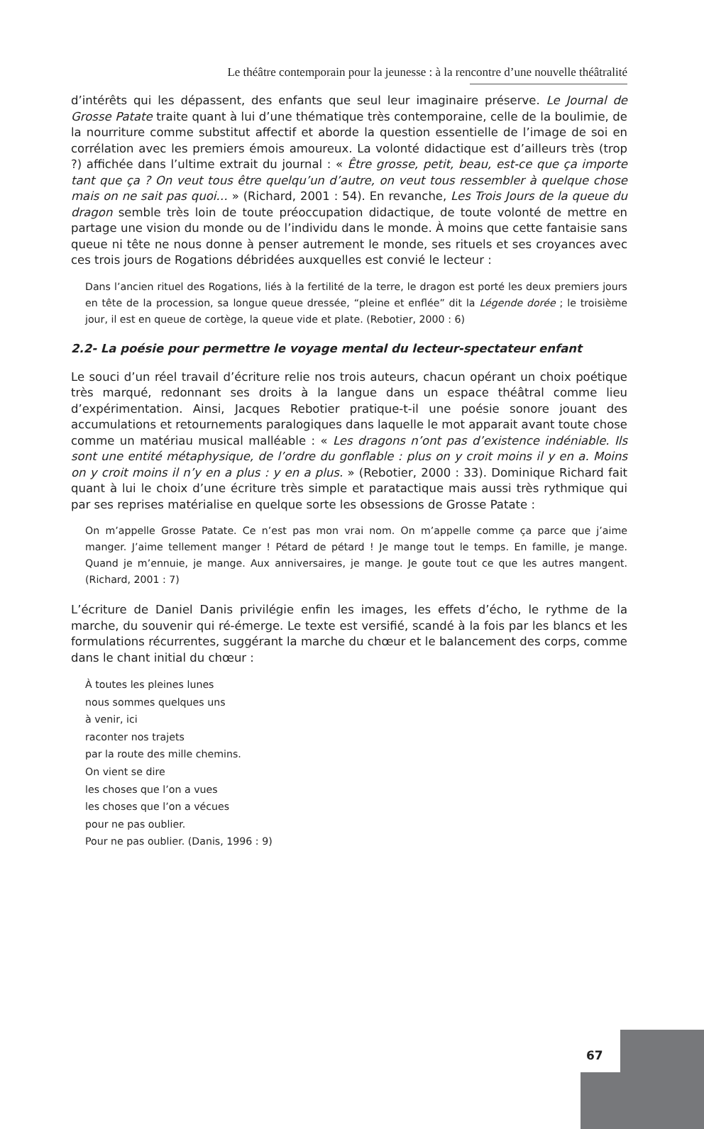Le théâtre contemporain pour la jeunesse : à la rencontre d’une nouvelle théâtralité
d’intérêts qui les dépassent, des enfants que seul leur imaginaire préserve. Le Journal de Grosse Patate traite quant à lui d’une thématique très contemporaine, celle de la boulimie, de la nourriture comme substitut affectif et aborde la question essentielle de l’image de soi en corrélation avec les premiers émois amoureux. La volonté didactique est d’ailleurs très (trop ?) affichée dans l’ultime extrait du journal : « Être grosse, petit, beau, est-ce que ça importe tant que ça ? On veut tous être quelqu’un d’autre, on veut tous ressembler à quelque chose mais on ne sait pas quoi… » (Richard, 2001 : 54). En revanche, Les Trois Jours de la queue du dragon semble très loin de toute préoccupation didactique, de toute volonté de mettre en partage une vision du monde ou de l’individu dans le monde. À moins que cette fantaisie sans queue ni tête ne nous donne à penser autrement le monde, ses rituels et ses croyances avec ces trois jours de Rogations débridées auxquelles est convié le lecteur :
Dans l’ancien rituel des Rogations, liés à la fertilité de la terre, le dragon est porté les deux premiers jours en tête de la procession, sa longue queue dressée, “pleine et enflée” dit la Légende dorée ; le troisième jour, il est en queue de cortège, la queue vide et plate. (Rebotier, 2000 : 6)
2.2- La poésie pour permettre le voyage mental du lecteur-spectateur enfant
Le souci d’un réel travail d’écriture relie nos trois auteurs, chacun opérant un choix poétique très marqué, redonnant ses droits à la langue dans un espace théâtral comme lieu d’expérimentation. Ainsi, Jacques Rebotier pratique-t-il une poésie sonore jouant des accumulations et retournements paralogiques dans laquelle le mot apparait avant toute chose comme un matériau musical malléable : « Les dragons n’ont pas d’existence indéniable. Ils sont une entité métaphysique, de l’ordre du gonflable : plus on y croit moins il y en a. Moins on y croit moins il n’y en a plus : y en a plus. » (Rebotier, 2000 : 33). Dominique Richard fait quant à lui le choix d’une écriture très simple et paratactique mais aussi très rythmique qui par ses reprises matérialise en quelque sorte les obsessions de Grosse Patate :
On m’appelle Grosse Patate. Ce n’est pas mon vrai nom. On m’appelle comme ça parce que j’aime manger. J’aime tellement manger ! Pétard de pétard ! Je mange tout le temps. En famille, je mange. Quand je m’ennuie, je mange. Aux anniversaires, je mange. Je goute tout ce que les autres mangent. (Richard, 2001 : 7)
L’écriture de Daniel Danis privilégie enfin les images, les effets d’écho, le rythme de la marche, du souvenir qui ré-émerge. Le texte est versifié, scandé à la fois par les blancs et les formulations récurrentes, suggérant la marche du chœur et le balancement des corps, comme dans le chant initial du chœur :
À toutes les pleines lunes
nous sommes quelques uns
à venir, ici
raconter nos trajets
par la route des mille chemins.
On vient se dire
les choses que l’on a vues
les choses que l’on a vécues
pour ne pas oublier.
Pour ne pas oublier. (Danis, 1996 : 9)
67